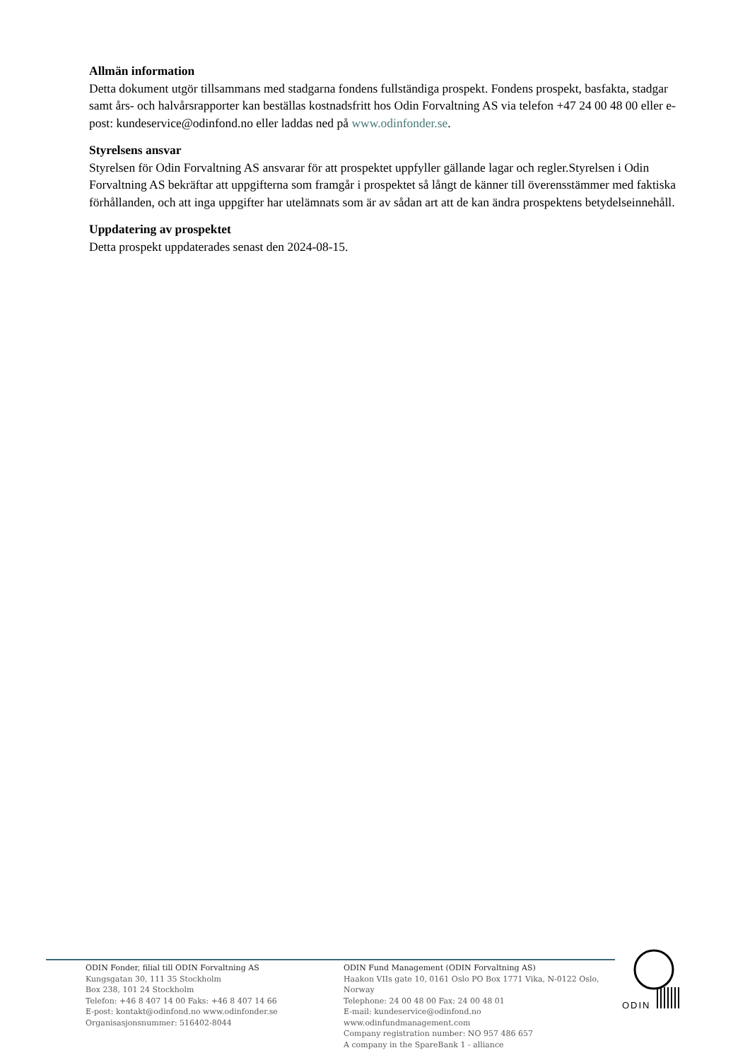Allmän information
Detta dokument utgör tillsammans med stadgarna fondens fullständiga prospekt. Fondens prospekt, basfakta, stadgar samt års- och halvårsrapporter kan beställas kostnadsfritt hos Odin Forvaltning AS via telefon +47 24 00 48 00 eller e-post: kundeservice@odinfond.no eller laddas ned på www.odinfonder.se.
Styrelsens ansvar
Styrelsen för Odin Forvaltning AS ansvarar för att prospektet uppfyller gällande lagar och regler.Styrelsen i Odin Forvaltning AS bekräftar att uppgifterna som framgår i prospektet så långt de känner till överensstämmer med faktiska förhållanden, och att inga uppgifter har utelämnats som är av sådan art att de kan ändra prospektens betydelseinnehåll.
Uppdatering av prospektet
Detta prospekt uppdaterades senast den 2024-08-15.
ODIN Fonder, filial till ODIN Forvaltning AS
Kungsgatan 30, 111 35 Stockholm
Box 238, 101 24 Stockholm
Telefon: +46 8 407 14 00 Faks: +46 8 407 14 66
E-post: kontakt@odinfond.no www.odinfonder.se
Organisasjonsnummer: 516402-8044
ODIN Fund Management (ODIN Forvaltning AS)
Haakon VIIs gate 10, 0161 Oslo PO Box 1771 Vika, N-0122 Oslo, Norway
Telephone: 24 00 48 00 Fax: 24 00 48 01
E-mail: kundeservice@odinfond.no www.odinfundmanagement.com
Company registration number: NO 957 486 657
A company in the SpareBank 1 - alliance
ODIN